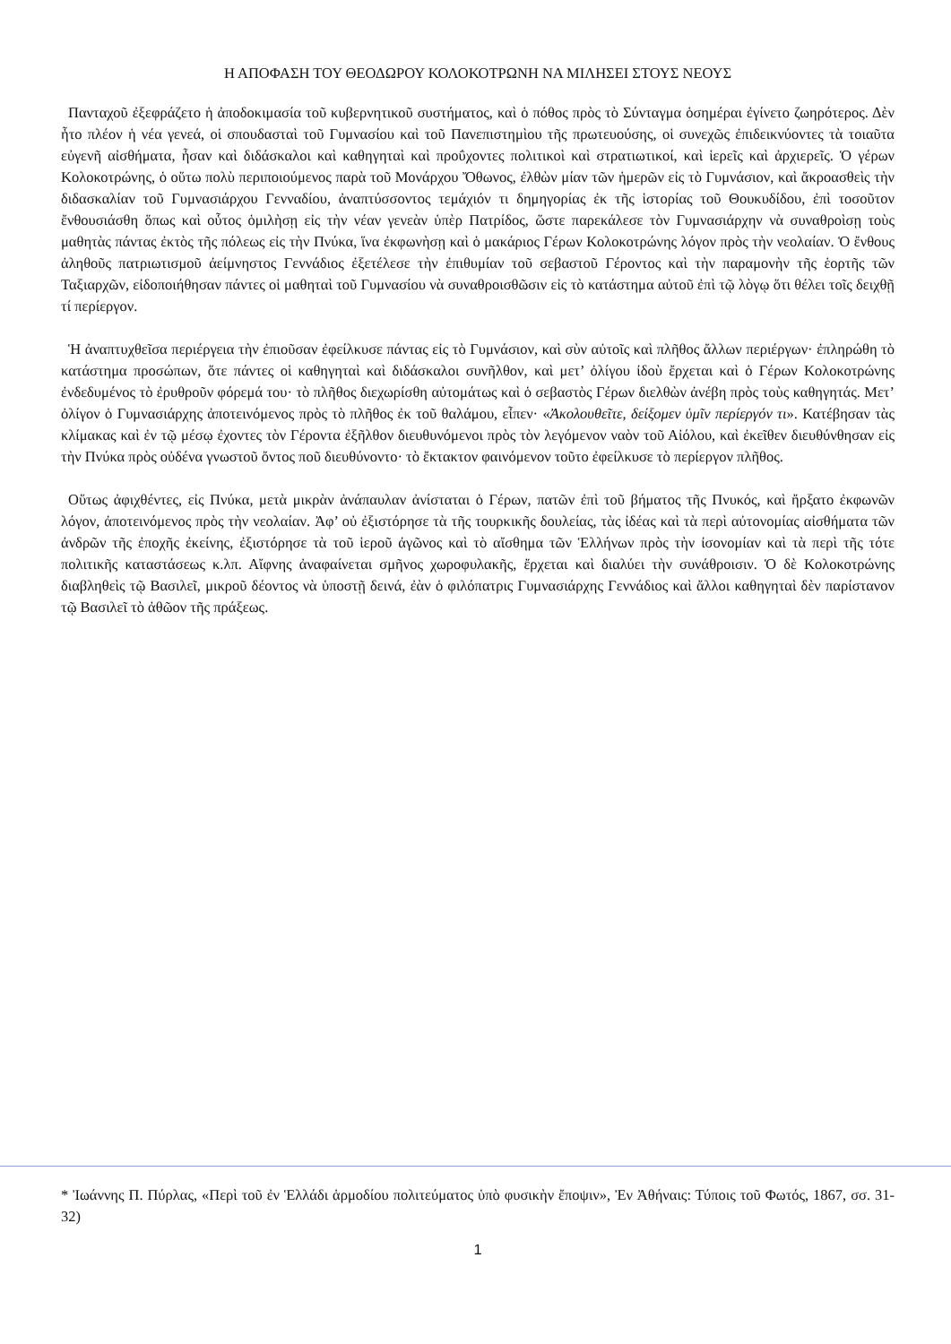Η ΑΠΟΦΑΣΗ ΤΟΥ ΘΕΟΔΩΡΟΥ ΚΟΛΟΚΟΤΡΩΝΗ ΝΑ ΜΙΛΗΣΕΙ ΣΤΟΥΣ ΝΕΟΥΣ
Πανταχοῦ ἐξεφράζετο ἡ ἀποδοκιμασία τοῦ κυβερνητικοῦ συστήματος, καὶ ὁ πόθος πρὸς τὸ Σύνταγμα ὁσημέραι ἐγίνετο ζωηρότερος. Δὲν ἦτο πλέον ἡ νέα γενεά, οἱ σπουδασταὶ τοῦ Γυμνασίου καὶ τοῦ Πανεπιστημὶου τῆς πρωτευούσης, οἱ συνεχῶς ἐπιδεικνύοντες τὰ τοιαῦτα εὐγενῆ αἰσθήματα, ἦσαν καὶ διδάσκαλοι καὶ καθηγηταὶ καὶ προΰχοντες πολιτικοὶ καὶ στρατιωτικοί, καὶ ἱερεῖς καὶ ἀρχιερεῖς. Ὁ γέρων Κολοκοτρώνης, ὁ οὕτω πολὺ περιποιούμενος παρὰ τοῦ Μονάρχου Ὄθωνος, ἐλθὼν μίαν τῶν ἡμερῶν εἰς τὸ Γυμνάσιον, καὶ ἄκροασθεὶς τὴν διδασκαλίαν τοῦ Γυμνασιάρχου Γενναδίου, ἀναπτύσσοντος τεμάχιόν τι δημηγορίας ἐκ τῆς ἱστορίας τοῦ Θουκυδίδου, ἐπὶ τοσοῦτον ἔνθουσιάσθη ὅπως καὶ οὗτος ὁμιλὴσῃ εἰς τὴν νέαν γενεὰν ὑπὲρ Πατρίδος, ὥστε παρεκάλεσε τὸν Γυμνασιάρχην νὰ συναθροὶσῃ τοὺς μαθητὰς πάντας ἐκτὸς τῆς πόλεως εἰς τὴν Πνύκα, ἵνα ἐκφωνὴσῃ καὶ ὁ μακάριος Γέρων Κολοκοτρώνης λόγον πρὸς τὴν νεολαίαν. Ὁ ἔνθους ἀληθοῦς πατριωτισμοῦ ἀείμνηστος Γεννάδιος ἐξετέλεσε τὴν ἐπιθυμίαν τοῦ σεβαστοῦ Γέροντος καὶ τὴν παραμονὴν τῆς ἑορτῆς τῶν Ταξιαρχῶν, εἰδοποιήθησαν πάντες οἱ μαθηταὶ τοῦ Γυμνασίου νὰ συναθροισθῶσιν εἰς τὸ κατάστημα αὐτοῦ ἐπὶ τῷ λὸγῳ ὅτι θέλει τοῖς δειχθῇ τί περίεργον.
Ἡ ἀναπτυχθεῖσα περιέργεια τὴν ἐπιοῦσαν ἐφείλκυσε πάντας εἰς τὸ Γυμνάσιον, καὶ σὺν αὐτοῖς καὶ πλῆθος ἄλλων περιέργων· ἐπληρώθη τὸ κατάστημα προσώπων, ὅτε πάντες οἱ καθηγηταὶ καὶ διδάσκαλοι συνῆλθον, καὶ μετ’ ὀλίγου ἰδοὺ ἔρχεται καὶ ὁ Γέρων Κολοκοτρώνης ἐνδεδυμένος τὸ ἐρυθροῦν φόρεμά του· τὸ πλῆθος διεχωρίσθη αὐτομάτως καὶ ὁ σεβαστὸς Γέρων διελθὼν ἀνέβη πρὸς τοὺς καθηγητάς. Μετ’ ὀλίγον ὁ Γυμνασιάρχης ἀποτεινόμενος πρὸς τὸ πλῆθος ἐκ τοῦ θαλάμου, εἶπεν· «Ἀκολουθεῖτε, δείξομεν ὑμῖν περίεργόν τι». Κατέβησαν τὰς κλίμακας καὶ ἐν τῷ μέσῳ ἐχοντες τὸν Γέροντα ἐξῆλθον διευθυνόμενοι πρὸς τὸν λεγόμενον ναὸν τοῦ Αἰόλου, καὶ ἐκεῖθεν διευθύνθησαν εἰς τὴν Πνύκα πρὸς οὐδένα γνωστοῦ ὄντος ποῦ διευθύνοντο· τὸ ἔκτακτον φαινόμενον τοῦτο ἐφείλκυσε τὸ περίεργον πλῆθος.
Οὕτως ἀφιχθέντες, εἰς Πνύκα, μετὰ μικρὰν ἀνάπαυλαν ἀνίσταται ὁ Γέρων, πατῶν ἐπὶ τοῦ βήματος τῆς Πνυκός, καὶ ἤρξατο ἐκφωνῶν λόγον, ἀποτεινόμενος πρὸς τὴν νεολαίαν. Ἀφ’ οὐ ἐξιστόρησε τὰ τῆς τουρκικῆς δουλείας, τὰς ἰδέας καὶ τὰ περὶ αὐτονομίας αἰσθήματα τῶν ἀνδρῶν τῆς ἐποχῆς ἐκείνης, ἐξιστόρησε τὰ τοῦ ἱεροῦ ἀγῶνος καὶ τὸ αἴσθημα τῶν Ἑλλήνων πρὸς τὴν ἰσονομίαν καὶ τὰ περὶ τῆς τότε πολιτικῆς καταστάσεως κ.λπ. Αἴφνης ἀναφαίνεται σμῆνος χωροφυλακῆς, ἔρχεται καὶ διαλύει τὴν συνάθροισιν. Ὁ δὲ Κολοκοτρώνης διαβληθεὶς τῷ Βασιλεῖ, μικροῦ δέοντος νὰ ὑποστῇ δεινά, ἐὰν ὁ φιλόπατρις Γυμνασιάρχης Γεννάδιος καὶ ἄλλοι καθηγηταὶ δὲν παρίστανον τῷ Βασιλεῖ τὸ ἀθῶον τῆς πράξεως.
* Ἰωάννης Π. Πύρλας, «Περὶ τοῦ ἐν Ἑλλάδι ἁρμοδίου πολιτεύματος ὑπὸ φυσικὴν ἔποψιν», Ἐν Ἀθήναις: Τύποις τοῦ Φωτός, 1867, σσ. 31-32)
1